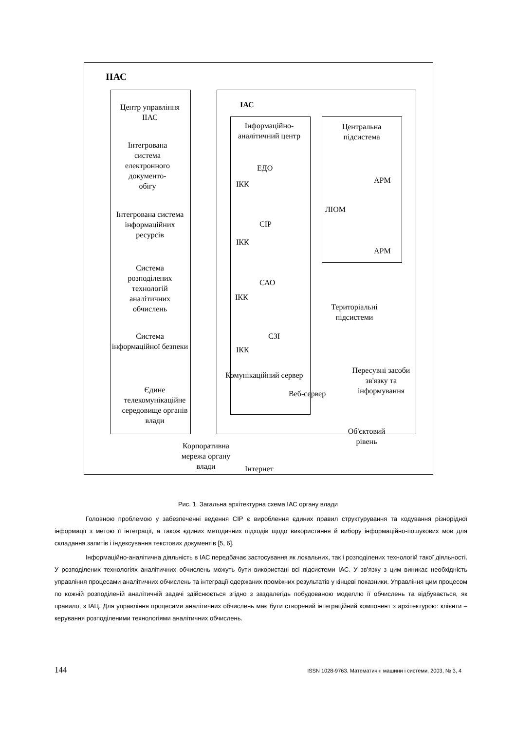ІІАС
ІАС
Центр управління ІІАС
Інтегрована система електронного документо-обігу
Інтегрована система інформаційних ресурсів
Система розподілених технологій аналітичних обчислень
Система інформаційної безпеки
Єдине телекомунікаційне середовище органів влади
Інформаційно-аналітичний центр
ЕДО
ІКК
СІР
ІКК
САО
ІКК
СЗІ
ІКК
Центральна підсистема
АРМ
ЛІОМ
АРМ
Територіальні підсистеми
Пересувні засоби зв'язку та інформування
Комунікаційний сервер
Веб-сервер
Об'єктовий рівень
Корпоративна мережа органу влади
Інтернет
Рис. 1. Загальна архітектурна схема ІАС органу влади
Головною проблемою у забезпеченні ведення СІР є вироблення єдиних правил структурування та кодування різнорідної інформації з метою її інтеграції, а також єдиних методичних підходів щодо використання й вибору інформаційно-пошукових мов для складання запитів і індексування текстових документів [5, 6].
Інформаційно-аналітична діяльність в ІАС передбачає застосування як локальних, так і розподілених технологій такої діяльності. У розподілених технологіях аналітичних обчислень можуть бути використані всі підсистеми ІАС. У зв’язку з цим виникає необхідність управління процесами аналітичних обчислень та інтеграції одержаних проміжних результатів у кінцеві показники. Управління цим процесом по кожній розподіленій аналітичній задачі здійснюється згідно з заздалегідь побудованою моделлю її обчислень та відбувається, як правило, з ІАЦ. Для управління процесами аналітичних обчислень має бути створений інтеграційний компонент з архітектурою: клієнти – керування розподіленими технологіями аналітичних обчислень.
144 ISSN 1028-9763. Математичні машини і системи, 2003, № 3, 4